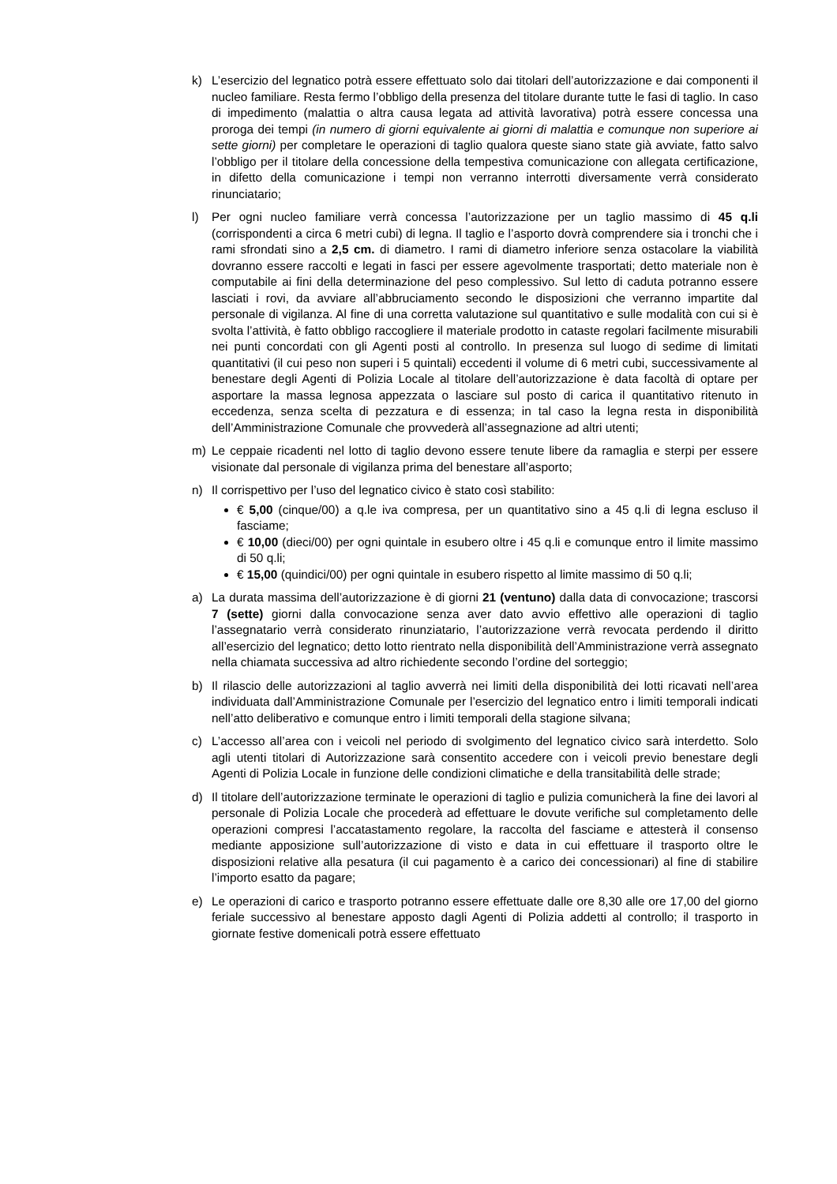k) L’esercizio del legnatico potrà essere effettuato solo dai titolari dell’autorizzazione e dai componenti il nucleo familiare. Resta fermo l’obbligo della presenza del titolare durante tutte le fasi di taglio. In caso di impedimento (malattia o altra causa legata ad attività lavorativa) potrà essere concessa una proroga dei tempi (in numero di giorni equivalente ai giorni di malattia e comunque non superiore ai sette giorni) per completare le operazioni di taglio qualora queste siano state già avviate, fatto salvo l’obbligo per il titolare della concessione della tempestiva comunicazione con allegata certificazione, in difetto della comunicazione i tempi non verranno interrotti diversamente verrà considerato rinunciatario;
l) Per ogni nucleo familiare verrà concessa l’autorizzazione per un taglio massimo di 45 q.li (corrispondenti a circa 6 metri cubi) di legna. Il taglio e l’asporto dovrà comprendere sia i tronchi che i rami sfrondati sino a 2,5 cm. di diametro. I rami di diametro inferiore senza ostacolare la viabilità dovranno essere raccolti e legati in fasci per essere agevolmente trasportati; detto materiale non è computabile ai fini della determinazione del peso complessivo. Sul letto di caduta potranno essere lasciati i rovi, da avviare all’abbruciamento secondo le disposizioni che verranno impartite dal personale di vigilanza. Al fine di una corretta valutazione sul quantitativo e sulle modalità con cui si è svolta l’attività, è fatto obbligo raccogliere il materiale prodotto in cataste regolari facilmente misurabili nei punti concordati con gli Agenti posti al controllo. In presenza sul luogo di sedime di limitati quantitativi (il cui peso non superi i 5 quintali) eccedenti il volume di 6 metri cubi, successivamente al benestare degli Agenti di Polizia Locale al titolare dell’autorizzazione è data facoltà di optare per asportare la massa legnosa appezzata o lasciare sul posto di carica il quantitativo ritenuto in eccedenza, senza scelta di pezzatura e di essenza; in tal caso la legna resta in disponibilità dell’Amministrazione Comunale che provvederà all’assegnazione ad altri utenti;
m) Le ceppaie ricadenti nel lotto di taglio devono essere tenute libere da ramaglia e sterpi per essere visionate dal personale di vigilanza prima del benestare all’asporto;
n) Il corrispettivo per l’uso del legnatico civico è stato così stabilito:
€ 5,00 (cinque/00) a q.le iva compresa, per un quantitativo sino a 45 q.li di legna escluso il fasciame;
€ 10,00 (dieci/00) per ogni quintale in esubero oltre i 45 q.li e comunque entro il limite massimo di 50 q.li;
€ 15,00 (quindici/00) per ogni quintale in esubero rispetto al limite massimo di 50 q.li;
a) La durata massima dell’autorizzazione è di giorni 21 (ventuno) dalla data di convocazione; trascorsi 7 (sette) giorni dalla convocazione senza aver dato avvio effettivo alle operazioni di taglio l’assegnatario verrà considerato rinunziatario, l’autorizzazione verrà revocata perdendo il diritto all’esercizio del legnatico; detto lotto rientrato nella disponibilità dell’Amministrazione verrà assegnato nella chiamata successiva ad altro richiedente secondo l’ordine del sorteggio;
b) Il rilascio delle autorizzazioni al taglio avverrà nei limiti della disponibilità dei lotti ricavati nell’area individuata dall’Amministrazione Comunale per l’esercizio del legnatico entro i limiti temporali indicati nell’atto deliberativo e comunque entro i limiti temporali della stagione silvana;
c) L’accesso all’area con i veicoli nel periodo di svolgimento del legnatico civico sarà interdetto. Solo agli utenti titolari di Autorizzazione sarà consentito accedere con i veicoli previo benestare degli Agenti di Polizia Locale in funzione delle condizioni climatiche e della transitabilità delle strade;
d) Il titolare dell’autorizzazione terminate le operazioni di taglio e pulizia comunicherà la fine dei lavori al personale di Polizia Locale che procederà ad effettuare le dovute verifiche sul completamento delle operazioni compresi l’accatastamento regolare, la raccolta del fasciame e attesterà il consenso mediante apposizione sull’autorizzazione di visto e data in cui effettuare il trasporto oltre le disposizioni relative alla pesatura (il cui pagamento è a carico dei concessionari) al fine di stabilire l’importo esatto da pagare;
e) Le operazioni di carico e trasporto potranno essere effettuate dalle ore 8,30 alle ore 17,00 del giorno feriale successivo al benestare apposto dagli Agenti di Polizia addetti al controllo; il trasporto in giornate festive domenicali potrà essere effettuato